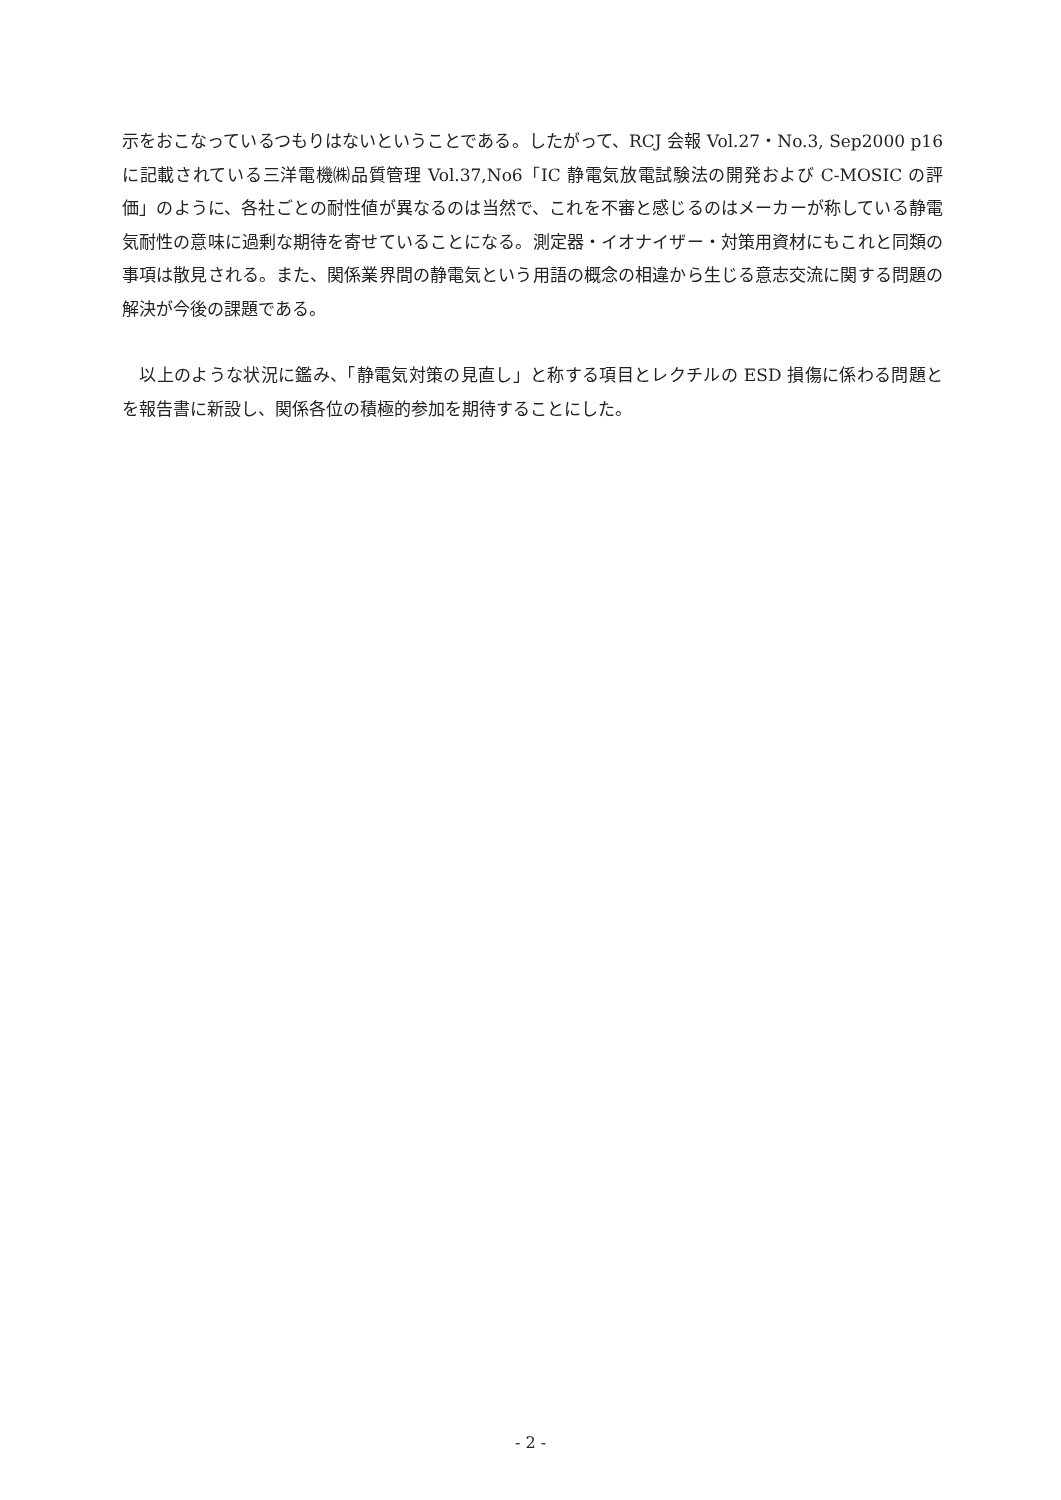示をおこなっているつもりはないということである。したがって、RCJ 会報 Vol.27・No.3, Sep2000 p16 に記載されている三洋電機㈱品質管理 Vol.37,No6「IC 静電気放電試験法の開発および C-MOSIC の評価」のように、各社ごとの耐性値が異なるのは当然で、これを不審と感じるのはメーカーが称している静電気耐性の意味に過剰な期待を寄せていることになる。測定器・イオナイザー・対策用資材にもこれと同類の事項は散見される。また、関係業界間の静電気という用語の概念の相違から生じる意志交流に関する問題の解決が今後の課題である。
　以上のような状況に鑑み、「静電気対策の見直し」と称する項目とレクチルの ESD 損傷に係わる問題とを報告書に新設し、関係各位の積極的参加を期待することにした。
- 2 -